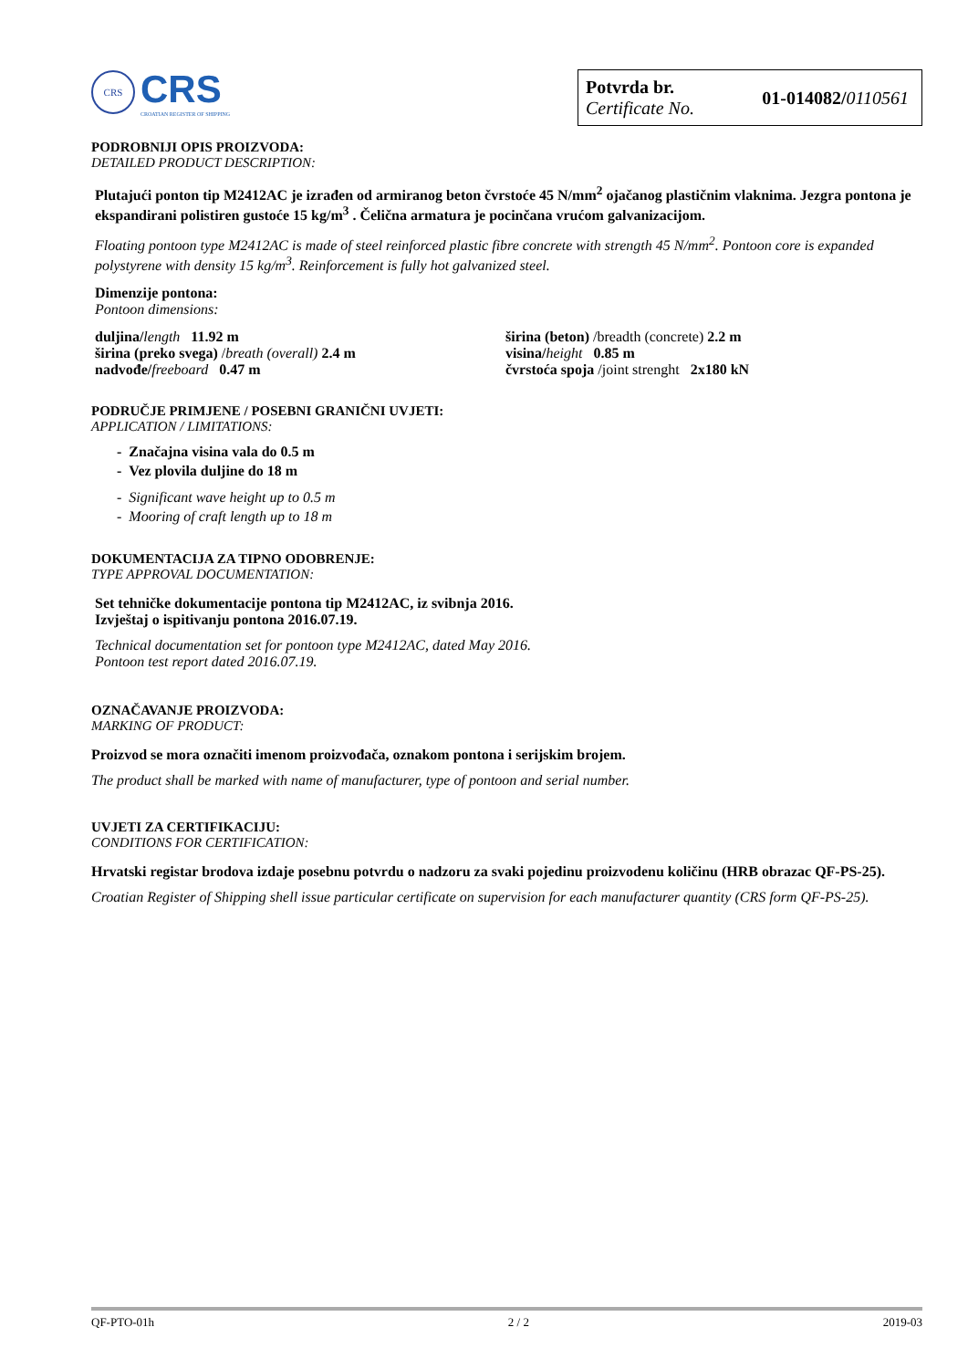CRS
CRS
CROATIAN REGISTER OF SHIPPING
Potvrda br.
Certificate No.
01-014082/0110561
PODROBNIJI OPIS PROIZVODA:
DETAILED PRODUCT DESCRIPTION:
Plutajući ponton tip M2412AC je izrađen od armiranog beton čvrstoće 45 N/mm<sup>2</sup> ojačanog plastičnim vlaknima. Jezgra pontona je ekspandirani polistiren gustoće 15 kg/m<sup>3</sup> . Čelična armatura je pocinčana vrućom galvanizacijom.
Floating pontoon type M2412AC is made of steel reinforced plastic fibre concrete with strength 45 N/mm<sup>2</sup>. Pontoon core is expanded polystyrene with density 15 kg/m<sup>3</sup>. Reinforcement is fully hot galvanized steel.
Dimenzije pontona:
Pontoon dimensions:
duljina/length 11.92 m
širina (preko svega) /breath (overall) 2.4 m
nadvođe/freeboard 0.47 m
širina (beton) /breadth (concrete) 2.2 m
visina/height 0.85 m
čvrstoća spoja /joint strenght 2x180 kN
PODRUČJE PRIMJENE / POSEBNI GRANIČNI UVJETI:
APPLICATION / LIMITATIONS:
- Značajna visina vala do 0.5 m
- Vez plovila duljine do 18 m
- Significant wave height up to 0.5 m
- Mooring of craft length up to 18 m
DOKUMENTACIJA ZA TIPNO ODOBRENJE:
TYPE APPROVAL DOCUMENTATION:
Set tehničke dokumentacije pontona tip M2412AC, iz svibnja 2016.
Izvještaj o ispitivanju pontona 2016.07.19.
Technical documentation set for pontoon type M2412AC, dated May 2016.
Pontoon test report dated 2016.07.19.
OZNAČAVANJE PROIZVODA:
MARKING OF PRODUCT:
Proizvod se mora označiti imenom proizvođača, oznakom pontona i serijskim brojem.
The product shall be marked with name of manufacturer, type of pontoon and serial number.
UVJETI ZA CERTIFIKACIJU:
CONDITIONS FOR CERTIFICATION:
Hrvatski registar brodova izdaje posebnu potvrdu o nadzoru za svaki pojedinu proizvodenu količinu (HRB obrazac QF-PS-25).
Croatian Register of Shipping shell issue particular certificate on supervision for each manufacturer quantity (CRS form QF-PS-25).
QF-PTO-01h 2 / 2 2019-03